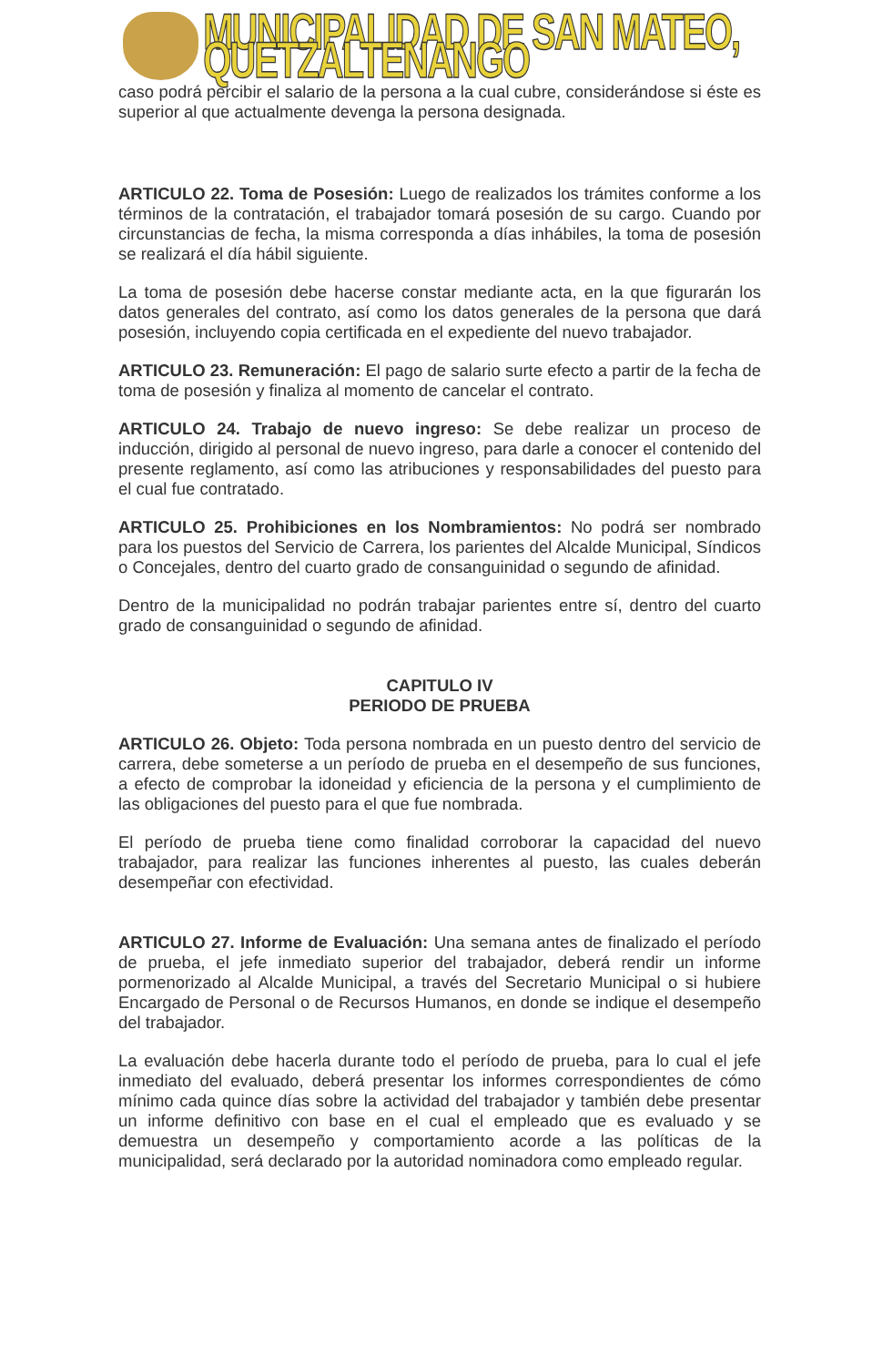MUNICIPALIDAD DE SAN MATEO, QUETZALTENANGO
caso podrá percibir el salario de la persona a la cual cubre, considerándose si éste es superior al que actualmente devenga la persona designada.
ARTICULO 22. Toma de Posesión: Luego de realizados los trámites conforme a los términos de la contratación, el trabajador tomará posesión de su cargo. Cuando por circunstancias de fecha, la misma corresponda a días inhábiles, la toma de posesión se realizará el día hábil siguiente.
La toma de posesión debe hacerse constar mediante acta, en la que figurarán los datos generales del contrato, así como los datos generales de la persona que dará posesión, incluyendo copia certificada en el expediente del nuevo trabajador.
ARTICULO 23. Remuneración: El pago de salario surte efecto a partir de la fecha de toma de posesión y finaliza al momento de cancelar el contrato.
ARTICULO 24. Trabajo de nuevo ingreso: Se debe realizar un proceso de inducción, dirigido al personal de nuevo ingreso, para darle a conocer el contenido del presente reglamento, así como las atribuciones y responsabilidades del puesto para el cual fue contratado.
ARTICULO 25. Prohibiciones en los Nombramientos: No podrá ser nombrado para los puestos del Servicio de Carrera, los parientes del Alcalde Municipal, Síndicos o Concejales, dentro del cuarto grado de consanguinidad o segundo de afinidad.
Dentro de la municipalidad no podrán trabajar parientes entre sí, dentro del cuarto grado de consanguinidad o segundo de afinidad.
CAPITULO IV
PERIODO DE PRUEBA
ARTICULO 26. Objeto: Toda persona nombrada en un puesto dentro del servicio de carrera, debe someterse a un período de prueba en el desempeño de sus funciones, a efecto de comprobar la idoneidad y eficiencia de la persona y el cumplimiento de las obligaciones del puesto para el que fue nombrada.
El período de prueba tiene como finalidad corroborar la capacidad del nuevo trabajador, para realizar las funciones inherentes al puesto, las cuales deberán desempeñar con efectividad.
ARTICULO 27. Informe de Evaluación: Una semana antes de finalizado el período de prueba, el jefe inmediato superior del trabajador, deberá rendir un informe pormenorizado al Alcalde Municipal, a través del Secretario Municipal o si hubiere Encargado de Personal o de Recursos Humanos, en donde se indique el desempeño del trabajador.
La evaluación debe hacerla durante todo el período de prueba, para lo cual el jefe inmediato del evaluado, deberá presentar los informes correspondientes de cómo mínimo cada quince días sobre la actividad del trabajador y también debe presentar un informe definitivo con base en el cual el empleado que es evaluado y se demuestra un desempeño y comportamiento acorde a las políticas de la municipalidad, será declarado por la autoridad nominadora como empleado regular.